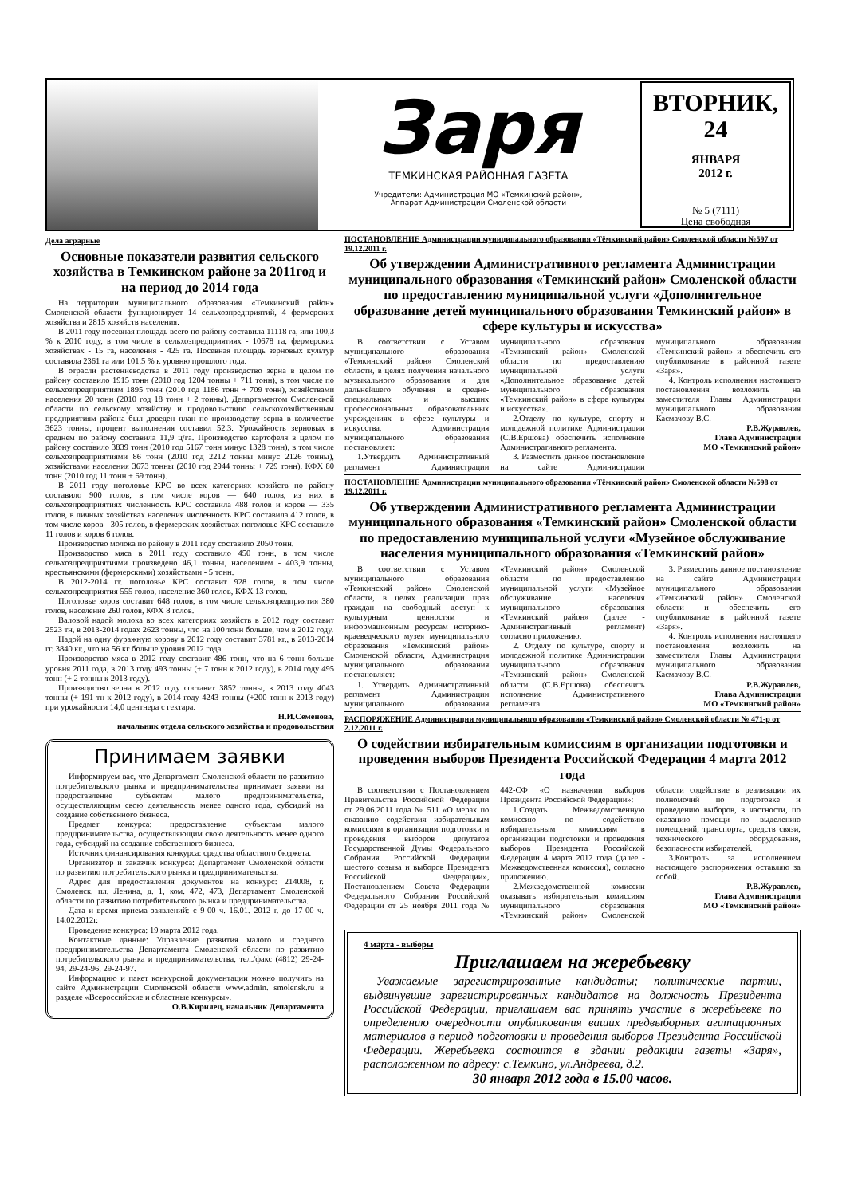Заря
ТЕМКИНСКАЯ РАЙОННАЯ ГАЗЕТА
Учредители: Администрация МО «Темкинский район»,
Аппарат Администрации Смоленской области
ВТОРНИК,
24
ЯНВАРЯ
2012 г.
№ 5 (7111)
Цена свободная
Дела аграрные
Основные показатели развития сельского хозяйства в Темкинском районе за 2011год и на период до 2014 года
На территории муниципального образования «Темкинский район» Смоленской области функционирует 14 сельхозпредприятий, 4 фермерских хозяйства и 2815 хозяйств населения.
В 2011 году посевная площадь всего по району составила 11118 га, или 100,3 % к 2010 году, в том числе в сельхозпредприятиях - 10678 га, фермерских хозяйствах - 15 га, населения - 425 га. Посевная площадь зерновых культур составила 2361 га или 101,5 % к уровню прошлого года.
В отрасли растениеводства в 2011 году производство зерна в целом по району составило 1915 тонн (2010 год 1204 тонны + 711 тонн), в том числе по сельхозпредприятиям 1895 тонн (2010 год 1186 тонн + 709 тонн), хозяйствами населения 20 тонн (2010 год 18 тонн + 2 тонны). Департаментом Смоленской области по сельскому хозяйству и продовольствию сельскохозяйственным предприятиям района был доведен план по производству зерна в количестве 3623 тонны, процент выполнения составил 52,3. Урожайность зерновых в среднем по району составила 11,9 ц/га. Производство картофеля в целом по району составило 3839 тонн (2010 год 5167 тонн минус 1328 тонн), в том числе сельхозпредприятиями 86 тонн (2010 год 2212 тонны минус 2126 тонны), хозяйствами населения 3673 тонны (2010 год 2944 тонны + 729 тонн). КФХ 80 тонн (2010 год 11 тонн + 69 тонн).
В 2011 году поголовье КРС во всех категориях хозяйств по району составило 900 голов, в том числе коров — 640 голов, из них в сельхозпредприятиях численность КРС составила 488 голов и коров — 335 голов, в личных хозяйствах населения численность КРС составила 412 голов, в том числе коров - 305 голов, в фермерских хозяйствах поголовье КРС составило 11 голов и коров 6 голов.
Производство молока по району в 2011 году составило 2050 тонн.
Производство мяса в 2011 году составило 450 тонн, в том числе сельхозпредприятиями произведено 46,1 тонны, населением - 403,9 тонны, крестьянскими (фермерскими) хозяйствами - 5 тонн.
В 2012-2014 гг. поголовье КРС составит 928 голов, в том числе сельхозпредприятия 555 голов, население 360 голов, КФХ 13 голов.
Поголовье коров составит 648 голов, в том числе сельхозпредприятия 380 голов, население 260 голов, КФХ 8 голов.
Валовой надой молока во всех категориях хозяйств в 2012 году составит 2523 тн, в 2013-2014 годах 2623 тонны, что на 100 тонн больше, чем в 2012 году.
Надой на одну фуражную корову в 2012 году составит 3781 кг., в 2013-2014 гг. 3840 кг., что на 56 кг больше уровня 2012 года.
Производство мяса в 2012 году составит 486 тонн, что на 6 тонн больше уровня 2011 года, в 2013 году 493 тонны (+ 7 тонн к 2012 году), в 2014 году 495 тонн (+ 2 тонны к 2013 году).
Производство зерна в 2012 году составит 3852 тонны, в 2013 году 4043 тонны (+ 191 тн к 2012 году), в 2014 году 4243 тонны (+200 тонн к 2013 году) при урожайности 14,0 центнера с гектара.
Н.И.Семенова,
начальник отдела сельского хозяйства и продовольствия
Принимаем заявки
Информируем вас, что Департамент Смоленской области по развитию потребительского рынка и предпринимательства принимает заявки на предоставление субъектам малого предпринимательства, осуществляющим свою деятельность менее одного года, субсидий на создание собственного бизнеса.
Предмет конкурса: предоставление субъектам малого предпринимательства, осуществляющим свою деятельность менее одного года, субсидий на создание собственного бизнеса.
Источник финансирования конкурса: средства областного бюджета.
Организатор и заказчик конкурса: Департамент Смоленской области по развитию потребительского рынка и предпринимательства.
Адрес для предоставления документов на конкурс: 214008, г. Смоленск, пл. Ленина, д. 1, ком. 472, 473, Департамент Смоленской области по развитию потребительского рынка и предпринимательства.
Дата и время приема заявлений: с 9-00 ч. 16.01. 2012 г. до 17-00 ч. 14.02.2012г.
Проведение конкурса: 19 марта 2012 года.
Контактные данные: Управление развития малого и среднего предпринимательства Департамента Смоленской области по развитию потребительского рынка и предпринимательства, тел./факс (4812) 29-24-94, 29-24-96, 29-24-97.
Информацию и пакет конкурсной документации можно получить на сайте Администрации Смоленской области www.admin. smolensk.ru в разделе «Всероссийские и областные конкурсы».
О.В.Кирилец, начальник Департамента
ПОСТАНОВЛЕНИЕ Администрации муниципального образования «Тёмкинский район» Смоленской области №597 от 19.12.2011 г.
Об утверждении Административного регламента Администрации муниципального образования «Темкинский район» Смоленской области по предоставлению муниципальной услуги «Дополнительное образование детей муниципального образования Темкинский район» в сфере культуры и искусства»
В соответствии с Уставом муниципального образования «Темкинский район» Смоленской области, в целях получения начального музыкального образования и для дальнейшего обучения в средне-специальных и высших профессиональных образовательных учреждениях в сфере культуры и искусства, Администрация муниципального образования постановляет:
1.Утвердить Административный регламент Администрации муниципального образования «Темкинский район» Смоленской области по предоставлению муниципальной услуги «Дополнительное образование детей муниципального образования «Темкинский район» в сфере культуры и искусства».
2.Отделу по культуре, спорту и молодежной политике Администрации (С.В.Ершова) обеспечить исполнение Административного регламента.
3. Разместить данное постановление на сайте Администрации муниципального образования «Темкинский район» и обеспечить его опубликование в районной газете «Заря».
4. Контроль исполнения настоящего постановления возложить на заместителя Главы Администрации муниципального образования Касмачову В.С.
Р.В.Журавлев,
Глава Администрации
МО «Темкинский район»
ПОСТАНОВЛЕНИЕ Администрации муниципального образования «Тёмкинский район» Смоленской области №598 от 19.12.2011 г.
Об утверждении Административного регламента Администрации муниципального образования «Темкинский район» Смоленской области по предоставлению муниципальной услуги «Музейное обслуживание населения муниципального образования «Темкинский район»
В соответствии с Уставом муниципального образования «Темкинский район» Смоленской области, в целях реализации прав граждан на свободный доступ к культурным ценностям и информационным ресурсам историко-краеведческого музея муниципального образования «Темкинский район» Смоленской области, Администрация муниципального образования постановляет:
1. Утвердить Административный регламент Администрации муниципального образования «Темкинский район» Смоленской области по предоставлению муниципальной услуги «Музейное обслуживание населения муниципального образования «Темкинский район» (далее - Административный регламент) согласно приложению.
2. Отделу по культуре, спорту и молодежной политике Администрации муниципального образования «Темкинский район» Смоленской области (С.В.Ершова) обеспечить исполнение Административного регламента.
3. Разместить данное постановление на сайте Администрации муниципального образования «Темкинский район» Смоленской области и обеспечить его опубликование в районной газете «Заря».
4. Контроль исполнения настоящего постановления возложить на заместителя Главы Администрации муниципального образования Касмачову В.С.
Р.В.Журавлев,
Глава Администрации
МО «Темкинский район»
РАСПОРЯЖЕНИЕ Администрации муниципального образования «Темкинский район» Смоленской области № 471-р от 2.12.2011 г.
О содействии избирательным комиссиям в организации подготовки и проведения выборов Президента Российской Федерации 4 марта 2012 года
В соответствии с Постановлением Правительства Российской Федерации от 29.06.2011 года № 511 «О мерах по оказанию содействия избирательным комиссиям в организации подготовки и проведения выборов депутатов Государственной Думы Федерального Собрания Российской Федерации шестого созыва и выборов Президента Российской Федерации», Постановлением Совета Федерации Федерального Собрания Российской Федерации от 25 ноября 2011 года № 442-СФ «О назначении выборов Президента Российской Федерации»:
1.Создать Межведомственную комиссию по содействию избирательным комиссиям в организации подготовки и проведения выборов Президента Российской Федерации 4 марта 2012 года (далее - Межведомственная комиссия), согласно приложению.
2.Межведомственной комиссии оказывать избирательным комиссиям муниципального образования «Темкинский район» Смоленской области содействие в реализации их полномочий по подготовке и проведению выборов, в частности, по оказанию помощи по выделению помещений, транспорта, средств связи, технического оборудования, безопасности избирателей.
3.Контроль за исполнением настоящего распоряжения оставляю за собой.
Р.В.Журавлев,
Глава Администрации
МО «Темкинский район»
4 марта - выборы
Приглашаем на жеребьевку
Уважаемые зарегистрированные кандидаты; политические партии, выдвинувшие зарегистрированных кандидатов на должность Президента Российской Федерации, приглашаем вас принять участие в жеребьевке по определению очередности опубликования ваших предвыборных агитационных материалов в период подготовки и проведения выборов Президента Российской Федерации. Жеребьевка состоится в здании редакции газеты «Заря», расположенном по адресу: с.Темкино, ул.Андреева, д.2.
30 января 2012 года в 15.00 часов.